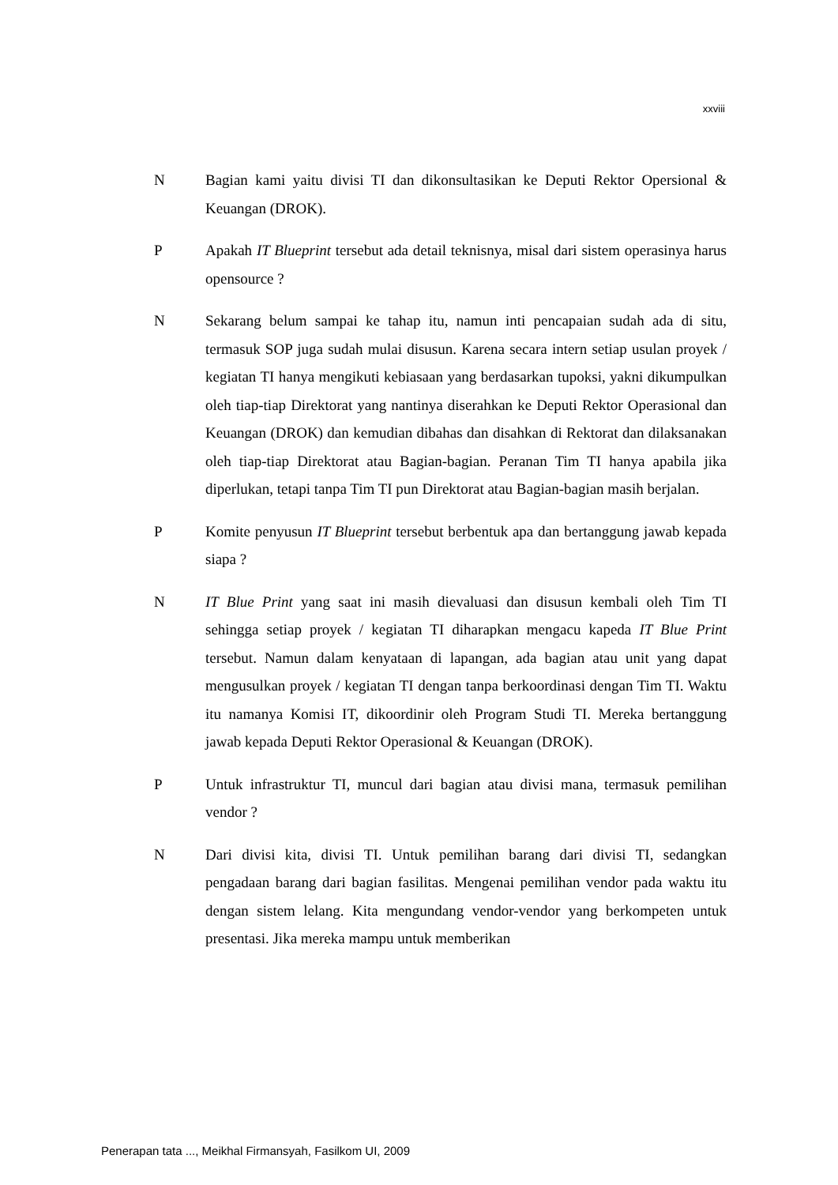xxviii
N Bagian kami yaitu divisi TI dan dikonsultasikan ke Deputi Rektor Opersional & Keuangan (DROK).
P Apakah IT Blueprint tersebut ada detail teknisnya, misal dari sistem operasinya harus opensource ?
N Sekarang belum sampai ke tahap itu, namun inti pencapaian sudah ada di situ, termasuk SOP juga sudah mulai disusun. Karena secara intern setiap usulan proyek / kegiatan TI hanya mengikuti kebiasaan yang berdasarkan tupoksi, yakni dikumpulkan oleh tiap-tiap Direktorat yang nantinya diserahkan ke Deputi Rektor Operasional dan Keuangan (DROK) dan kemudian dibahas dan disahkan di Rektorat dan dilaksanakan oleh tiap-tiap Direktorat atau Bagian-bagian. Peranan Tim TI hanya apabila jika diperlukan, tetapi tanpa Tim TI pun Direktorat atau Bagian-bagian masih berjalan.
P Komite penyusun IT Blueprint tersebut berbentuk apa dan bertanggung jawab kepada siapa ?
N IT Blue Print yang saat ini masih dievaluasi dan disusun kembali oleh Tim TI sehingga setiap proyek / kegiatan TI diharapkan mengacu kapeda IT Blue Print tersebut. Namun dalam kenyataan di lapangan, ada bagian atau unit yang dapat mengusulkan proyek / kegiatan TI dengan tanpa berkoordinasi dengan Tim TI. Waktu itu namanya Komisi IT, dikoordinir oleh Program Studi TI. Mereka bertanggung jawab kepada Deputi Rektor Operasional & Keuangan (DROK).
P Untuk infrastruktur TI, muncul dari bagian atau divisi mana, termasuk pemilihan vendor ?
N Dari divisi kita, divisi TI. Untuk pemilihan barang dari divisi TI, sedangkan pengadaan barang dari bagian fasilitas. Mengenai pemilihan vendor pada waktu itu dengan sistem lelang. Kita mengundang vendor-vendor yang berkompeten untuk presentasi. Jika mereka mampu untuk memberikan
Penerapan tata ..., Meikhal Firmansyah, Fasilkom UI, 2009